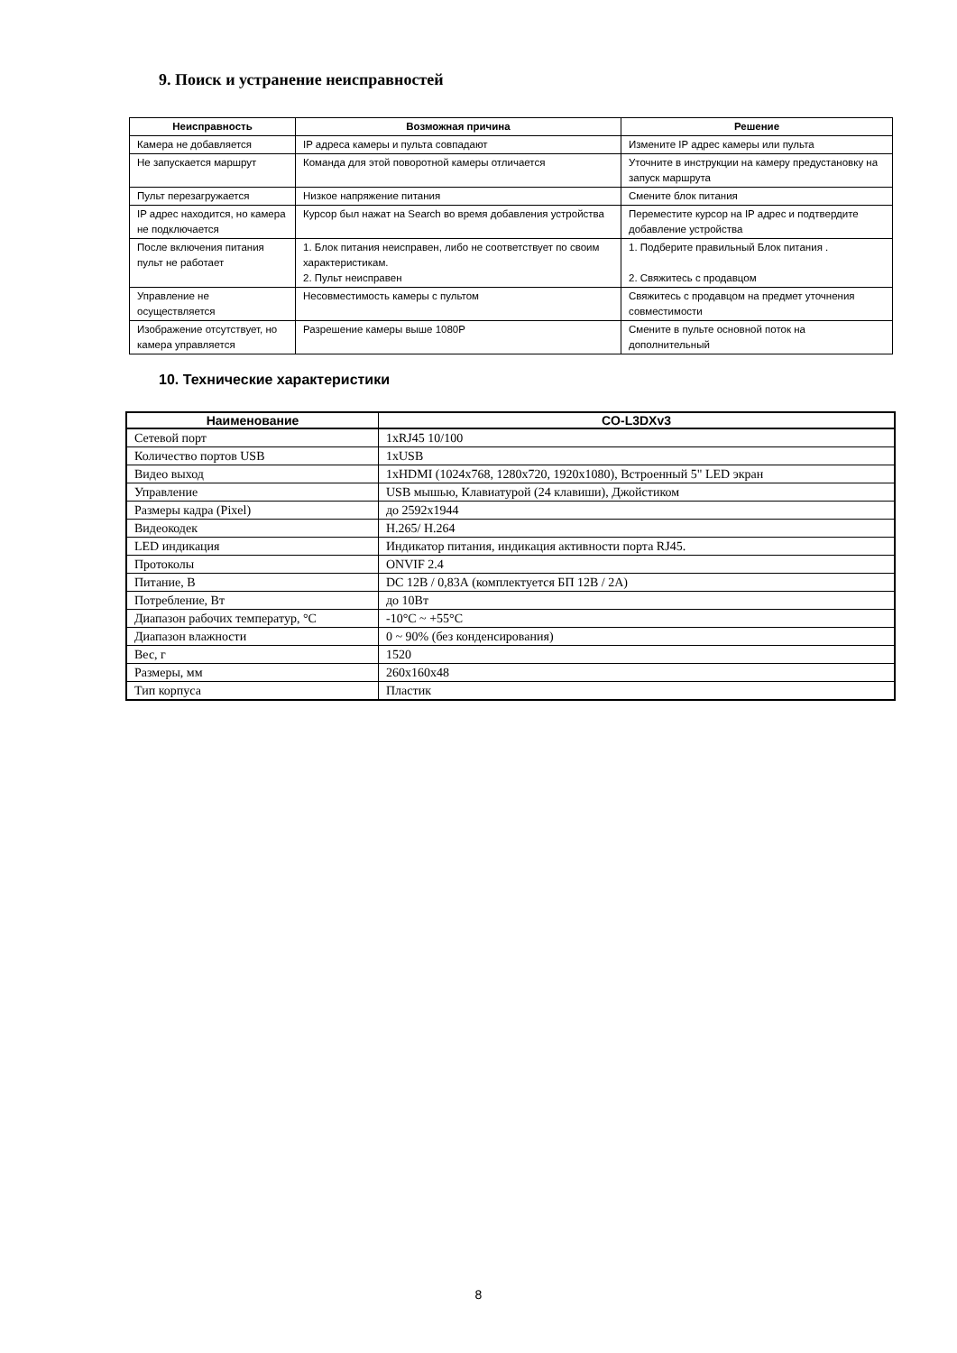9. Поиск и устранение неисправностей
| Неисправность | Возможная причина | Решение |
| --- | --- | --- |
| Камера не добавляется | IP адреса камеры и пульта совпадают | Измените IP адрес камеры или пульта |
| Не запускается маршрут | Команда для этой поворотной камеры отличается | Уточните в инструкции на камеру предустановку на запуск маршрута |
| Пульт перезагружается | Низкое напряжение питания | Смените блок питания |
| IP адрес находится, но камера не подключается | Курсор был нажат на Search во время добавления устройства | Переместите курсор на IP адрес и подтвердите добавление устройства |
| После включения питания пульт не работает | 1. Блок питания неисправен, либо не соответствует по своим характеристикам. 2. Пульт неисправен | 1. Подберите правильный Блок питания . 2. Свяжитесь с продавцом |
| Управление не осуществляется | Несовместимость камеры с пультом | Свяжитесь с продавцом на предмет уточнения совместимости |
| Изображение отсутствует, но камера управляется | Разрешение камеры выше 1080P | Смените в пульте основной поток на дополнительный |
10. Технические характеристики
| Наименование | CO-L3DXv3 |
| --- | --- |
| Сетевой порт | 1xRJ45 10/100 |
| Количество портов USB | 1xUSB |
| Видео выход | 1xHDMI (1024x768, 1280x720, 1920x1080), Встроенный 5" LED экран |
| Управление | USB мышью, Клавиатурой (24 клавиши), Джойстиком |
| Размеры кадра (Pixel) | до 2592x1944 |
| Видеокодек | H.265/ H.264 |
| LED индикация | Индикатор питания, индикация активности порта RJ45. |
| Протоколы | ONVIF 2.4 |
| Питание, В | DC 12В / 0,83А (комплектуется БП 12В / 2А) |
| Потребление, Вт | до 10Вт |
| Диапазон рабочих температур, °С | -10°C ~ +55°C |
| Диапазон влажности | 0 ~ 90% (без конденсирования) |
| Вес, г | 1520 |
| Размеры, мм | 260x160x48 |
| Тип корпуса | Пластик |
8